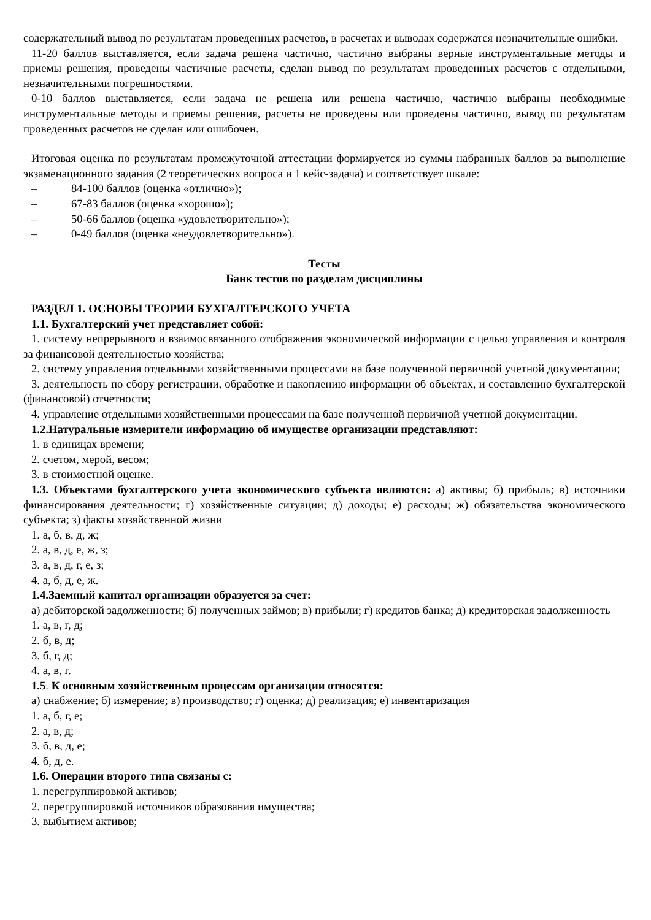содержательный вывод по результатам проведенных расчетов, в расчетах и выводах содержатся незначительные ошибки.
11-20 баллов выставляется, если задача решена частично, частично выбраны верные инструментальные методы и приемы решения, проведены частичные расчеты, сделан вывод по результатам проведенных расчетов с отдельными, незначительными погрешностями.
0-10 баллов выставляется, если задача не решена или решена частично, частично выбраны необходимые инструментальные методы и приемы решения, расчеты не проведены или проведены частично, вывод по результатам проведенных расчетов не сделан или ошибочен.
Итоговая оценка по результатам промежуточной аттестации формируется из суммы набранных баллов за выполнение экзаменационного задания (2 теоретических вопроса и 1 кейс-задача) и соответствует шкале:
– 84-100 баллов (оценка «отлично»);
– 67-83 баллов (оценка «хорошо»);
– 50-66 баллов (оценка «удовлетворительно»);
– 0-49 баллов (оценка «неудовлетворительно»).
Тесты
Банк тестов по разделам дисциплины
РАЗДЕЛ 1. ОСНОВЫ ТЕОРИИ БУХГАЛТЕРСКОГО УЧЕТА
1.1. Бухгалтерский учет представляет собой:
1. систему непрерывного и взаимосвязанного отображения экономической информации с целью управления и контроля за финансовой деятельностью хозяйства;
2. систему управления отдельными хозяйственными процессами на базе полученной первичной учетной документации;
3. деятельность по сбору регистрации, обработке и накоплению информации об объектах, и составлению бухгалтерской (финансовой) отчетности;
4. управление отдельными хозяйственными процессами на базе полученной первичной учетной документации.
1.2.Натуральные измерители информацию об имуществе организации представляют:
1. в единицах времени;
2. счетом, мерой, весом;
3. в стоимостной оценке.
1.3. Объектами бухгалтерского учета экономического субъекта являются: а) активы; б) прибыль; в) источники финансирования деятельности; г) хозяйственные ситуации; д) доходы; е) расходы; ж) обязательства экономического субъекта; з) факты хозяйственной жизни
1. а, б, в, д, ж;
2. а, в, д, е, ж, з;
3. а, в, д, г, е, з;
4. а, б, д, е, ж.
1.4.Заемный капитал организации образуется за счет:
а) дебиторской задолженности; б) полученных займов; в) прибыли; г) кредитов банка; д) кредиторская задолженность
1. а, в, г, д;
2. б, в, д;
3. б, г, д;
4. а, в, г.
1.5. К основным хозяйственным процессам организации относятся:
а) снабжение; б) измерение; в) производство; г) оценка; д) реализация; е) инвентаризация
1. а, б, г, е;
2. а, в, д;
3. б, в, д, е;
4. б, д, е.
1.6. Операции второго типа связаны с:
1. перегруппировкой активов;
2. перегруппировкой источников образования имущества;
3. выбытием активов;